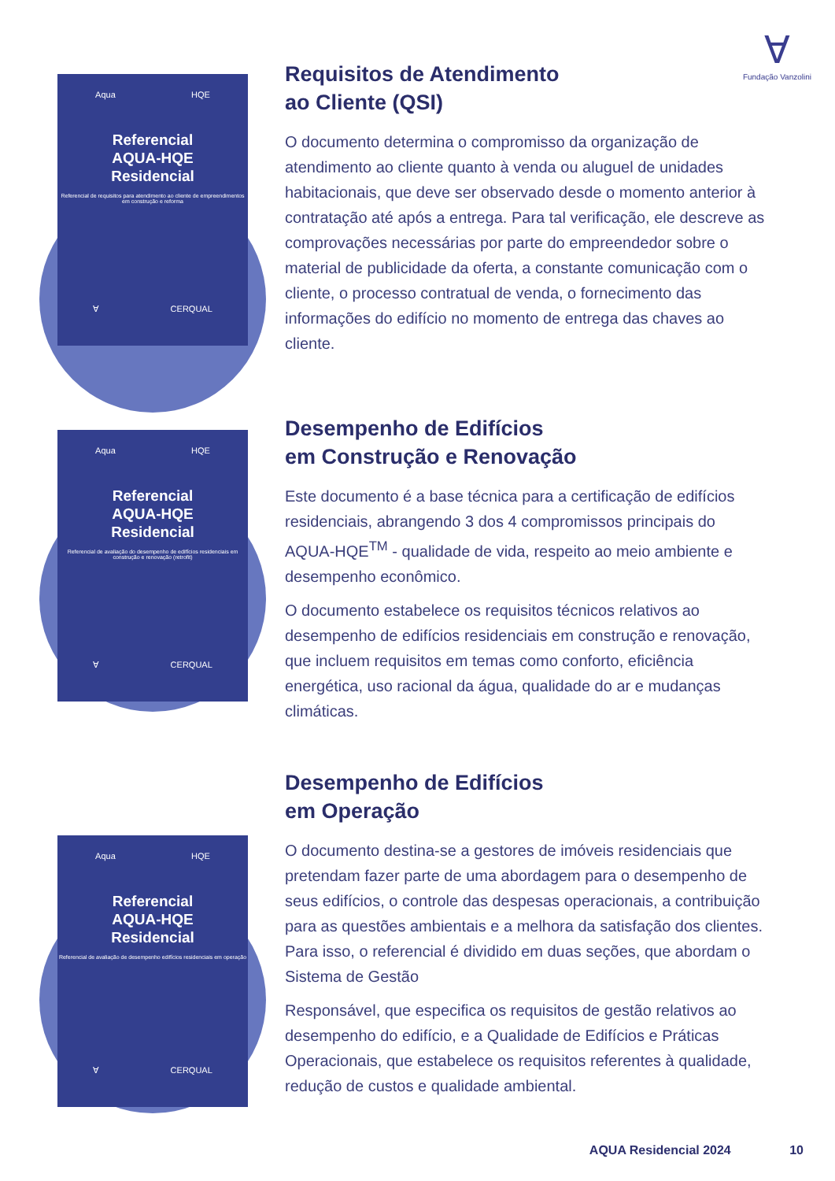∀
Fundação Vanzolini
Aqua HQE
Referencial
AQUA-HQE
Residencial
Referencial de requisitos para atendimento ao cliente de empreendimentos em construção e reforma
∀ CERQUAL
Requisitos de Atendimento
ao Cliente (QSI)
O documento determina o compromisso da organização de atendimento ao cliente quanto à venda ou aluguel de unidades habitacionais, que deve ser observado desde o momento anterior à contratação até após a entrega. Para tal verificação, ele descreve as comprovações necessárias por parte do empreendedor sobre o material de publicidade da oferta, a constante comunicação com o cliente, o processo contratual de venda, o fornecimento das informações do edifício no momento de entrega das chaves ao cliente.
Aqua HQE
Referencial
AQUA-HQE
Residencial
Referencial de avaliação do desempenho de edifícios residenciais em construção e renovação (retrofit)
∀ CERQUAL
Desempenho de Edifícios
em Construção e Renovação
Este documento é a base técnica para a certificação de edifícios residenciais, abrangendo 3 dos 4 compromissos principais do AQUA-HQE<sup>TM</sup> - qualidade de vida, respeito ao meio ambiente e desempenho econômico.
O documento estabelece os requisitos técnicos relativos ao desempenho de edifícios residenciais em construção e renovação, que incluem requisitos em temas como conforto, eficiência energética, uso racional da água, qualidade do ar e mudanças climáticas.
Aqua HQE
Referencial
AQUA-HQE
Residencial
Referencial de avaliação de desempenho edifícios residenciais em operação
∀ CERQUAL
Desempenho de Edifícios
em Operação
O documento destina-se a gestores de imóveis residenciais que pretendam fazer parte de uma abordagem para o desempenho de seus edifícios, o controle das despesas operacionais, a contribuição para as questões ambientais e a melhora da satisfação dos clientes. Para isso, o referencial é dividido em duas seções, que abordam o Sistema de Gestão
Responsável, que especifica os requisitos de gestão relativos ao desempenho do edifício, e a Qualidade de Edifícios e Práticas Operacionais, que estabelece os requisitos referentes à qualidade, redução de custos e qualidade ambiental.
AQUA Residencial 2024 10